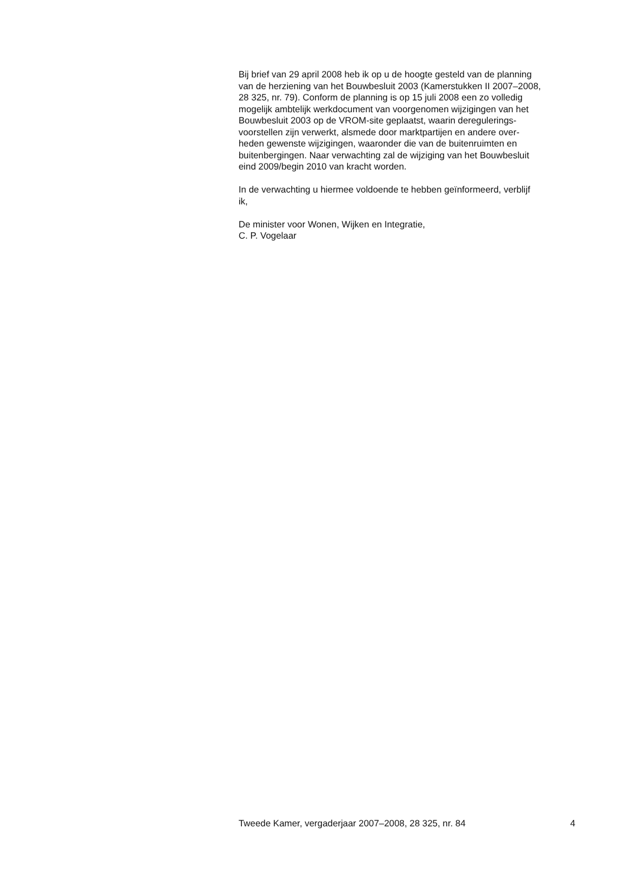Bij brief van 29 april 2008 heb ik op u de hoogte gesteld van de planning
van de herziening van het Bouwbesluit 2003 (Kamerstukken II 2007–2008,
28 325, nr. 79). Conform de planning is op 15 juli 2008 een zo volledig
mogelijk ambtelijk werkdocument van voorgenomen wijzigingen van het
Bouwbesluit 2003 op de VROM-site geplaatst, waarin deregulerings-
voorstellen zijn verwerkt, alsmede door marktpartijen en andere over-
heden gewenste wijzigingen, waaronder die van de buitenruimten en
buitenbergingen. Naar verwachting zal de wijziging van het Bouwbesluit
eind 2009/begin 2010 van kracht worden.
In de verwachting u hiermee voldoende te hebben geïnformeerd, verblijf
ik,
De minister voor Wonen, Wijken en Integratie,
C. P. Vogelaar
Tweede Kamer, vergaderjaar 2007–2008, 28 325, nr. 84 4